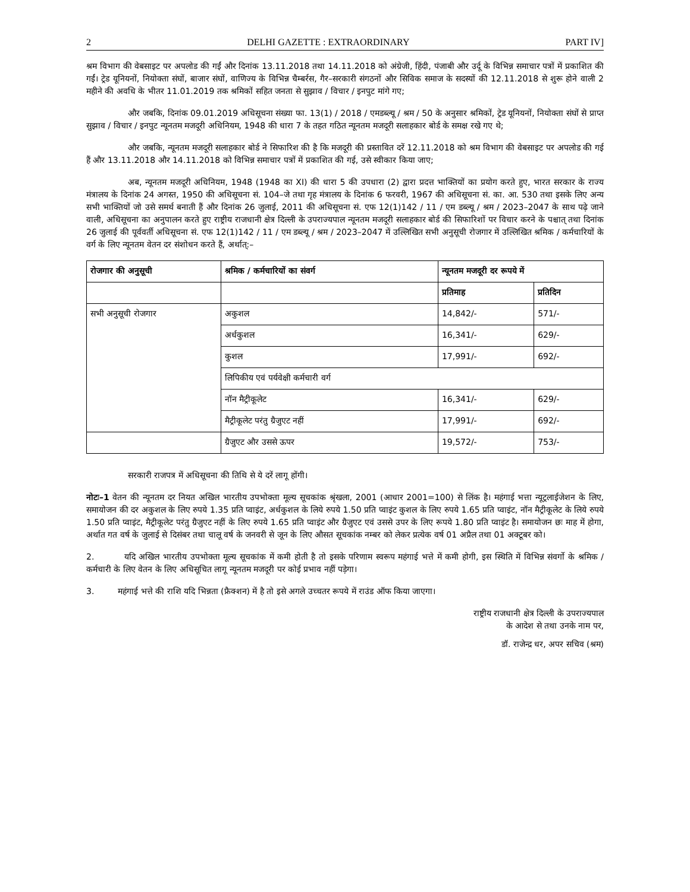2 DELHI GAZETTE : EXTRAORDINARY PART IV]
श्रम विभाग की वेबसाइट पर अपलोड की गईं और दिनांक 13.11.2018 तथा 14.11.2018 को अंग्रेजी, हिंदी, पंजाबी और उर्दू के विभिन्न समाचार पत्रों में प्रकाशित की गईं। ट्रेड यूनियनों, नियोक्ता संघों, बाजार संघों, वाणिज्य के विभिन्न चैम्बर्रस, गैर–सरकारी संगठनों और सिविक समाज के सदस्यों की 12.11.2018 से शुरू होने वाली 2 महीने की अवधि के भीतर 11.01.2019 तक श्रमिकों सहित जनता से सुझाव / विचार / इनपुट मांगे गए;
और जबकि, दिनांक 09.01.2019 अधिसूचना संख्या फा. 13(1) / 2018 / एमडब्ल्यू / श्रम / 50 के अनुसार श्रमिकों, ट्रेड यूनियनों, नियोक्ता संघों से प्राप्त सुझाव / विचार / इनपुट न्यूनतम मजदूरी अधिनियम, 1948 की धारा 7 के तहत गठित न्यूनतम मजदूरी सलाहकार बोर्ड के समक्ष रखे गए थे;
और जबकि, न्यूनतम मजदूरी सलाहकार बोर्ड ने सिफारिश की है कि मजदूरी की प्रस्तावित दरें 12.11.2018 को श्रम विभाग की वेबसाइट पर अपलोड की गई हैं और 13.11.2018 और 14.11.2018 को विभिन्न समाचार पत्रों में प्रकाशित की गई, उसे स्वीकार किया जाए;
अब, न्यूनतम मजदूरी अधिनियम, 1948 (1948 का XI) की धारा 5 की उपधारा (2) द्वारा प्रदत्त भाक्तियों का प्रयोग करते हुए, भारत सरकार के राज्य मंत्रालय के दिनांक 24 अगस्त, 1950 की अधिसूचना सं. 104–जे तथा गृह मंत्रालय के दिनांक 6 फरवरी, 1967 की अधिसूचना सं. का. आ. 530 तथा इसके लिए अन्य सभी भाक्तियों जो उसे समर्थ बनाती हैं और दिनांक 26 जुलाई, 2011 की अधिसूचना सं. एफ 12(1)142 / 11 / एम डब्ल्यू / श्रम / 2023–2047 के साथ पढ़े जाने वाली, अधिसूचना का अनुपालन करते हुए राष्ट्रीय राजधानी क्षेत्र दिल्ली के उपराज्यपाल न्यूनतम मजदूरी सलाहकार बोर्ड की सिफारिशों पर विचार करने के पश्चात् तथा दिनांक 26 जुलाई की पूर्ववर्ती अधिसूचना सं. एफ 12(1)142 / 11 / एम डब्ल्यू / श्रम / 2023–2047 में उल्लिखित सभी अनुसूची रोजगार में उल्लिखित श्रमिक / कर्मचारियों के वर्ग के लिए न्यूनतम वेतन दर संशोधन करते हैं, अर्थात्:–
| रोजगार की अनुसूची | श्रमिक / कर्मचारियों का संवर्ग | न्यूनतम मजदूरी दर रूपये में | |
| --- | --- | --- | --- |
| | | प्रतिमाह | प्रतिदिन |
| सभी अनुसूची रोजगार | अकुशल | 14,842/- | 571/- |
| | अर्धकुशल | 16,341/- | 629/- |
| | कुशल | 17,991/- | 692/- |
| | लिपिकीय एवं पर्यवेक्षी कर्मचारी वर्ग | | |
| | नॉन मैट्रीकूलेट | 16,341/- | 629/- |
| | मैट्रीकूलेट परंतु ग्रैजुएट नहीं | 17,991/- | 692/- |
| | ग्रैजुएट और उससे ऊपर | 19,572/- | 753/- |
सरकारी राजपत्र में अधिसूचना की तिथि से ये दरें लागू होंगी।
नोटः–1 वेतन की न्यूनतम दर नियत अखिल भारतीय उपभोक्ता मूल्य सूचकांक श्रृंखला, 2001 (आधार 2001=100) से लिंक है। महंगाई भत्ता न्यूट्रलाईजेशन के लिए, समायोजन की दर अकुशल के लिए रुपये 1.35 प्रति प्वाइंट, अर्धकुशल के लिये रुपये 1.50 प्रति प्वाइंट कुशल के लिए रुपये 1.65 प्रति प्वाइंट, नॉन मैट्रीकूलेट के लिये रुपये 1.50 प्रति प्वाइंट, मैट्रीकूलेट परंतु ग्रैजुएट नहीं के लिए रुपये 1.65 प्रति प्वाइंट और ग्रैजुएट एवं उससे उपर के लिए रूपये 1.80 प्रति प्वाइंट है। समायोजन छः माह में होगा, अर्थात गत वर्ष के जुलाई से दिसंबर तथा चालू वर्ष के जनवरी से जून के लिए औसत सूचकांक नम्बर को लेकर प्रत्येक वर्ष 01 अप्रैल तथा 01 अक्टूबर को।
2. यदि अखिल भारतीय उपभोक्ता मूल्य सूचकांक में कमी होती है तो इसके परिणाम स्वरूप महंगाई भत्ते में कमी होगी, इस स्थिति में विभिन्न संवर्गो के श्रमिक / कर्मचारी के लिए वेतन के लिए अधिसूचित लागू न्यूनतम मजदूरी पर कोई प्रभाव नहीं पड़ेगा।
3. महंगाई भत्ते की राशि यदि भिन्नता (फ्रैक्शन) में है तो इसे अगले उच्चतर रूपये में राउंड ऑफ किया जाएगा।
राष्ट्रीय राजधानी क्षेत्र दिल्ली के उपराज्यपाल
के आदेश से तथा उनके नाम पर,
डॉ. राजेन्द्र धर, अपर सचिव (श्रम)